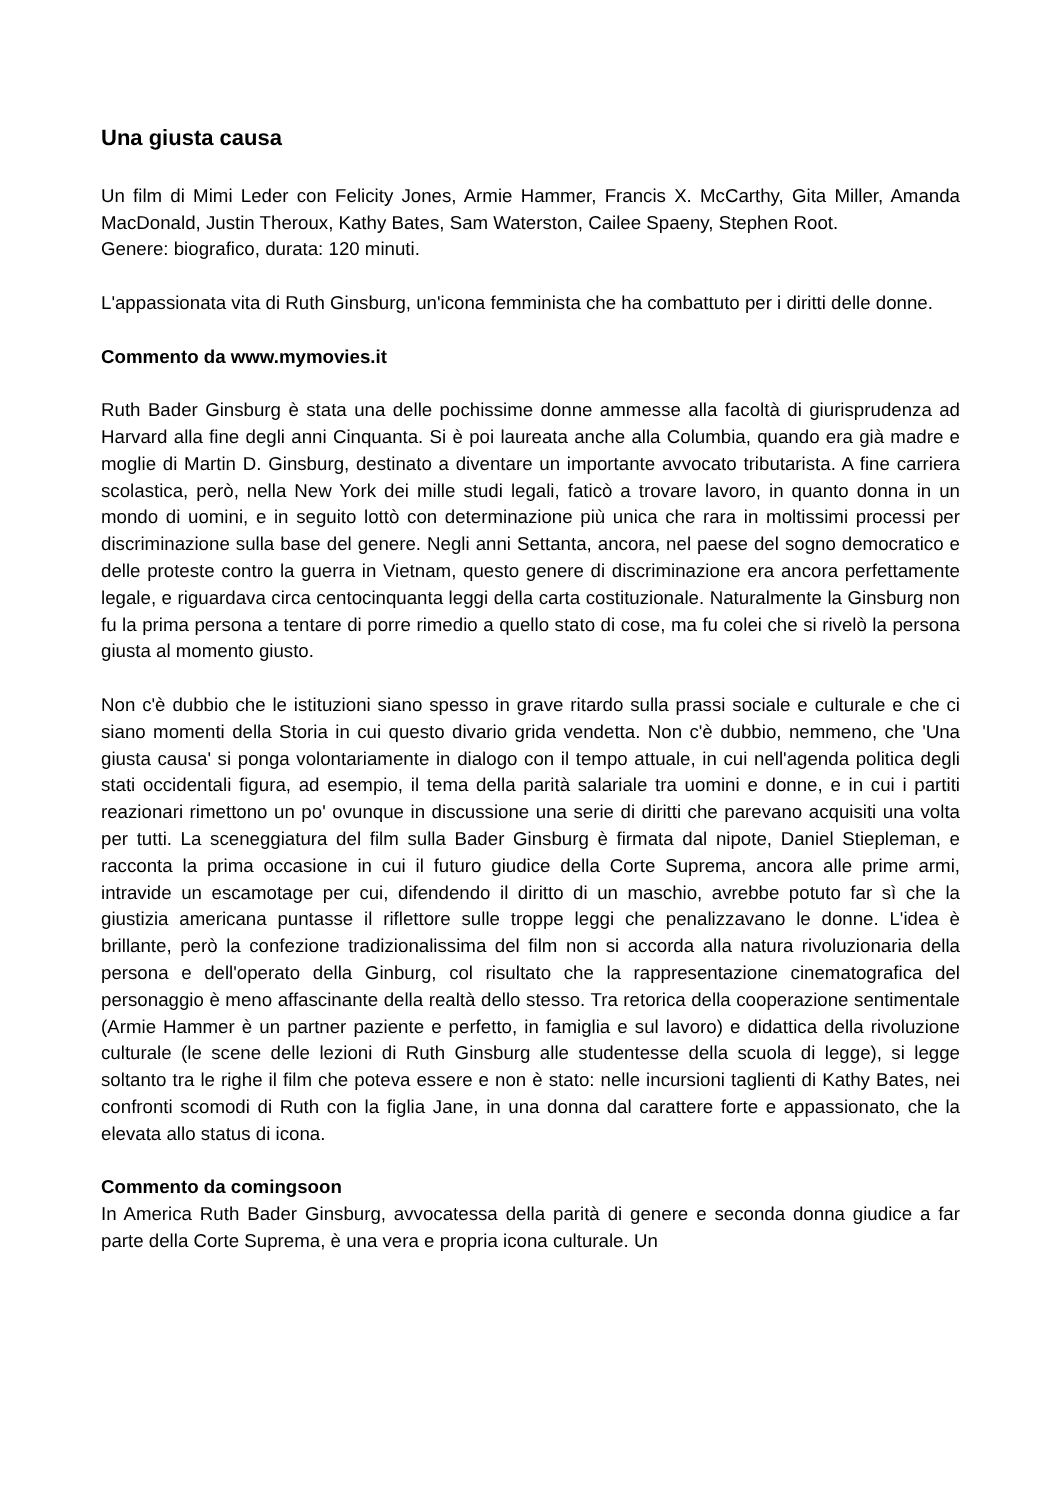Una giusta causa
Un film di Mimi Leder con Felicity Jones, Armie Hammer, Francis X. McCarthy, Gita Miller, Amanda MacDonald, Justin Theroux, Kathy Bates, Sam Waterston, Cailee Spaeny, Stephen Root.
Genere: biografico, durata: 120 minuti.
L'appassionata vita di Ruth Ginsburg, un'icona femminista che ha combattuto per i diritti delle donne.
Commento da www.mymovies.it
Ruth Bader Ginsburg è stata una delle pochissime donne ammesse alla facoltà di giurisprudenza ad Harvard alla fine degli anni Cinquanta. Si è poi laureata anche alla Columbia, quando era già madre e moglie di Martin D. Ginsburg, destinato a diventare un importante avvocato tributarista. A fine carriera scolastica, però, nella New York dei mille studi legali, faticò a trovare lavoro, in quanto donna in un mondo di uomini, e in seguito lottò con determinazione più unica che rara in moltissimi processi per discriminazione sulla base del genere. Negli anni Settanta, ancora, nel paese del sogno democratico e delle proteste contro la guerra in Vietnam, questo genere di discriminazione era ancora perfettamente legale, e riguardava circa centocinquanta leggi della carta costituzionale. Naturalmente la Ginsburg non fu la prima persona a tentare di porre rimedio a quello stato di cose, ma fu colei che si rivelò la persona giusta al momento giusto.
Non c'è dubbio che le istituzioni siano spesso in grave ritardo sulla prassi sociale e culturale e che ci siano momenti della Storia in cui questo divario grida vendetta. Non c'è dubbio, nemmeno, che 'Una giusta causa' si ponga volontariamente in dialogo con il tempo attuale, in cui nell'agenda politica degli stati occidentali figura, ad esempio, il tema della parità salariale tra uomini e donne, e in cui i partiti reazionari rimettono un po' ovunque in discussione una serie di diritti che parevano acquisiti una volta per tutti. La sceneggiatura del film sulla Bader Ginsburg è firmata dal nipote, Daniel Stiepleman, e racconta la prima occasione in cui il futuro giudice della Corte Suprema, ancora alle prime armi, intravide un escamotage per cui, difendendo il diritto di un maschio, avrebbe potuto far sì che la giustizia americana puntasse il riflettore sulle troppe leggi che penalizzavano le donne. L'idea è brillante, però la confezione tradizionalissima del film non si accorda alla natura rivoluzionaria della persona e dell'operato della Ginburg, col risultato che la rappresentazione cinematografica del personaggio è meno affascinante della realtà dello stesso. Tra retorica della cooperazione sentimentale (Armie Hammer è un partner paziente e perfetto, in famiglia e sul lavoro) e didattica della rivoluzione culturale (le scene delle lezioni di Ruth Ginsburg alle studentesse della scuola di legge), si legge soltanto tra le righe il film che poteva essere e non è stato: nelle incursioni taglienti di Kathy Bates, nei confronti scomodi di Ruth con la figlia Jane, in una donna dal carattere forte e appassionato, che la elevata allo status di icona.
Commento da comingsoon
In America Ruth Bader Ginsburg, avvocatessa della parità di genere e seconda donna giudice a far parte della Corte Suprema, è una vera e propria icona culturale. Un